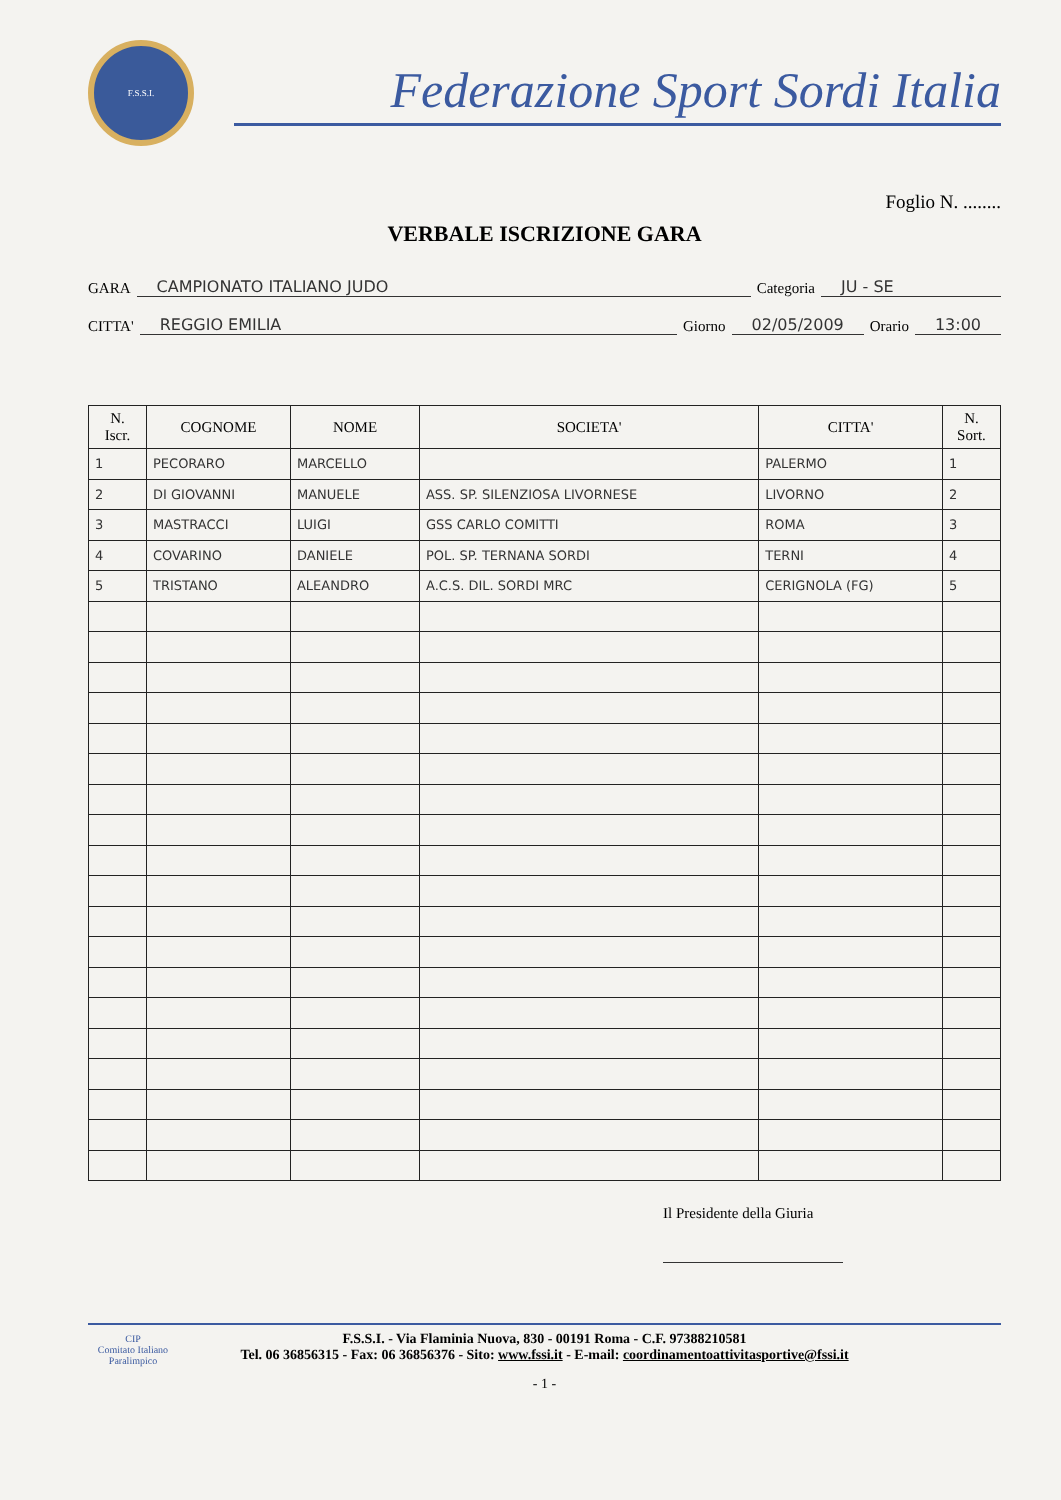F.S.S.I.
Federazione Sport Sordi Italia
Foglio N. ........
VERBALE ISCRIZIONE GARA
GARA CAMPIONATO ITALIANO JUDO Categoria JU - SE
CITTA' REGGIO EMILIA Giorno 02/05/2009 Orario 13:00
| N. Iscr. | COGNOME | NOME | SOCIETA' | CITTA' | N. Sort. |
| --- | --- | --- | --- | --- | --- |
| 1 | PECORARO | MARCELLO | | PALERMO | 1 |
| 2 | DI GIOVANNI | MANUELE | ASS. SP. SILENZIOSA LIVORNESE | LIVORNO | 2 |
| 3 | MASTRACCI | LUIGI | GSS CARLO COMITTI | ROMA | 3 |
| 4 | COVARINO | DANIELE | POL. SP. TERNANA SORDI | TERNI | 4 |
| 5 | TRISTANO | ALEANDRO | A.C.S. DIL. SORDI MRC | CERIGNOLA (FG) | 5 |
Il Presidente della Giuria
F.S.S.I. - Via Flaminia Nuova, 830 - 00191 Roma - C.F. 97388210581
Tel. 06 36856315 - Fax: 06 36856376 - Sito: www.fssi.it - E-mail: coordinamentoattivitasportive@fssi.it
CIP
Comitato Italiano Paralimpico
- 1 -